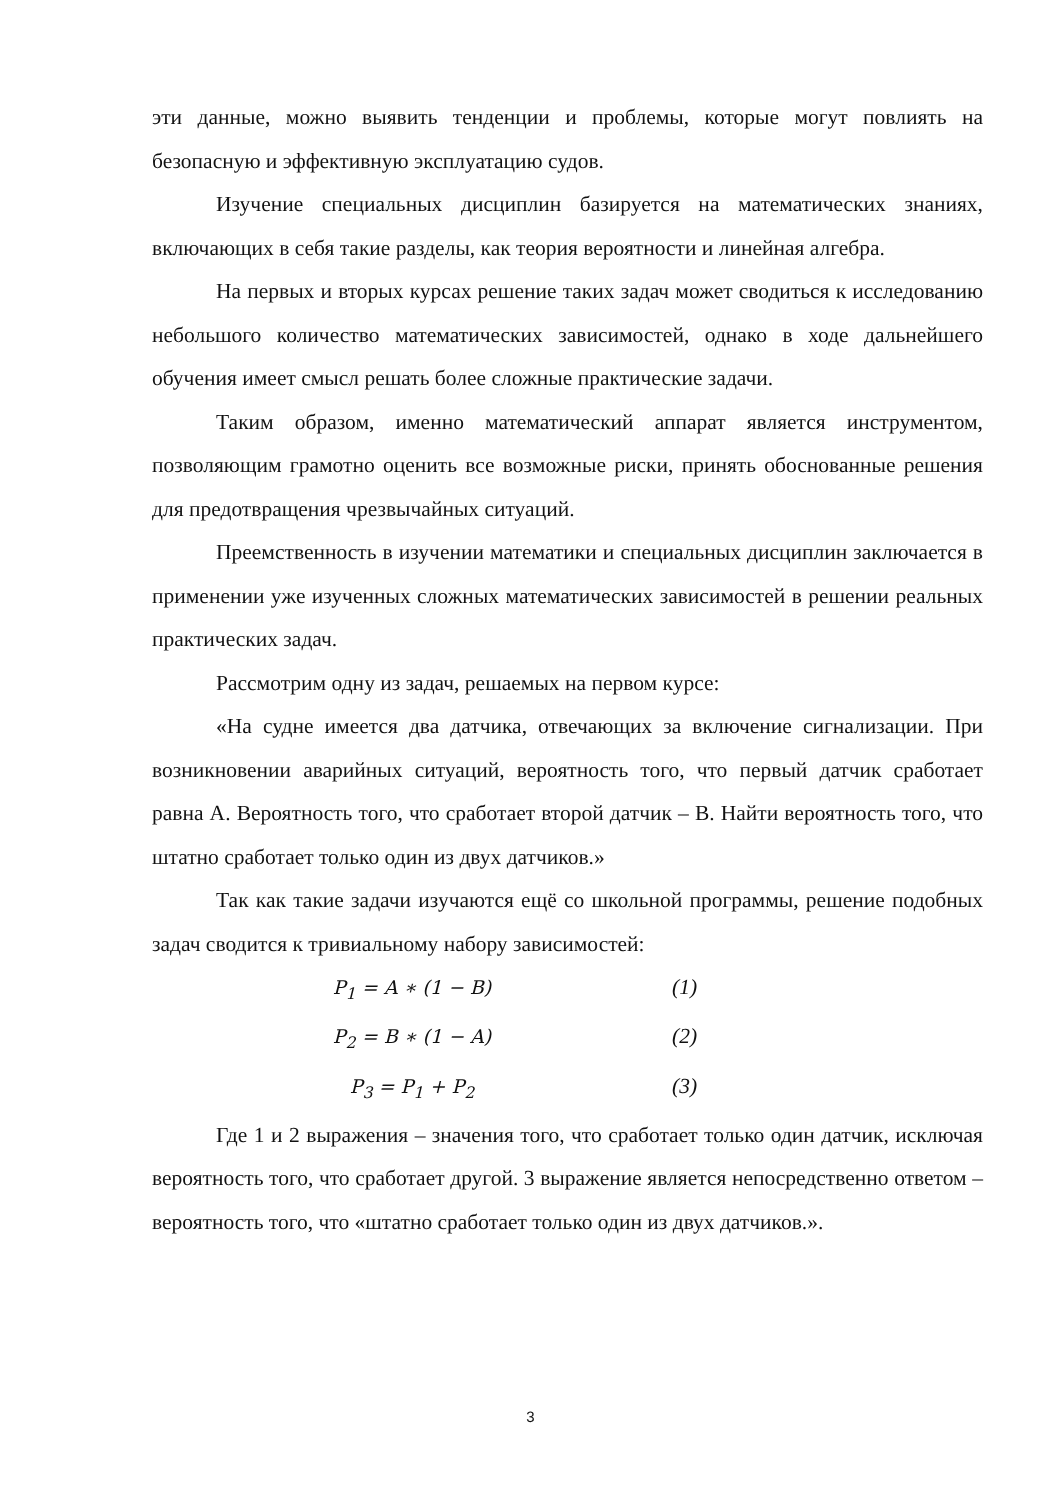эти данные, можно выявить тенденции и проблемы, которые могут повлиять на безопасную и эффективную эксплуатацию судов.
Изучение специальных дисциплин базируется на математических знаниях, включающих в себя такие разделы, как теория вероятности и линейная алгебра.
На первых и вторых курсах решение таких задач может сводиться к исследованию небольшого количество математических зависимостей, однако в ходе дальнейшего обучения имеет смысл решать более сложные практические задачи.
Таким образом, именно математический аппарат является инструментом, позволяющим грамотно оценить все возможные риски, принять обоснованные решения для предотвращения чрезвычайных ситуаций.
Преемственность в изучении математики и специальных дисциплин заключается в применении уже изученных сложных математических зависимостей в решении реальных практических задач.
Рассмотрим одну из задач, решаемых на первом курсе:
«На судне имеется два датчика, отвечающих за включение сигнализации. При возникновении аварийных ситуаций, вероятность того, что первый датчик сработает равна А. Вероятность того, что сработает второй датчик – В. Найти вероятность того, что штатно сработает только один из двух датчиков.»
Так как такие задачи изучаются ещё со школьной программы, решение подобных задач сводится к тривиальному набору зависимостей:
P<sub>1</sub> = A ∗ (1 − B) (1)
P<sub>2</sub> = B ∗ (1 − A) (2)
P<sub>3</sub> = P<sub>1</sub> + P<sub>2</sub> (3)
Где 1 и 2 выражения – значения того, что сработает только один датчик, исключая вероятность того, что сработает другой. 3 выражение является непосредственно ответом – вероятность того, что «штатно сработает только один из двух датчиков.».
3